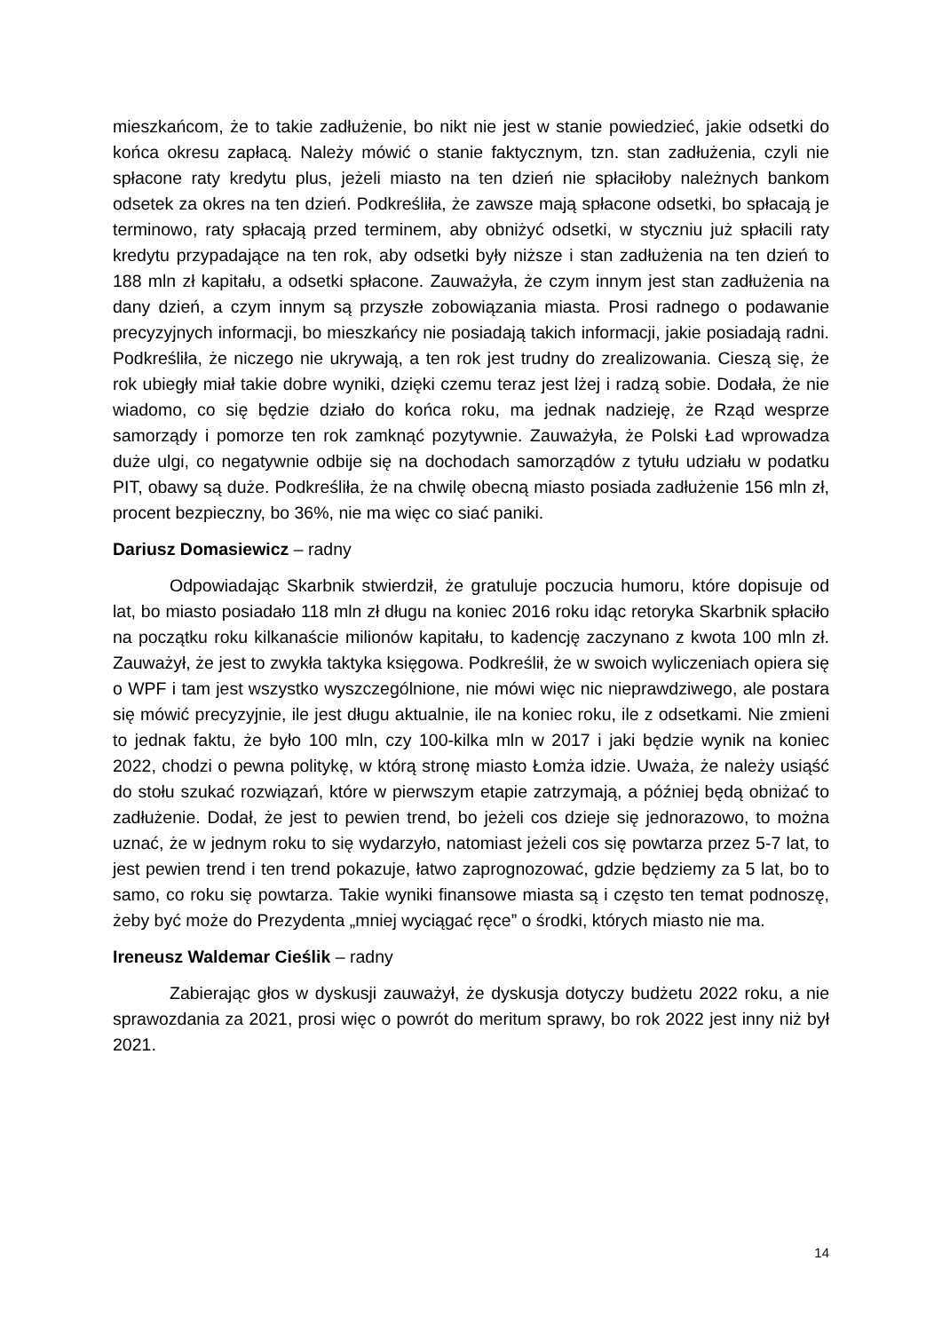mieszkańcom, że to takie zadłużenie, bo nikt nie jest w stanie powiedzieć, jakie odsetki do końca okresu zapłacą. Należy mówić o stanie faktycznym, tzn. stan zadłużenia, czyli nie spłacone raty kredytu plus, jeżeli miasto na ten dzień nie spłaciłoby należnych bankom odsetek za okres na ten dzień. Podkreśliła, że zawsze mają spłacone odsetki, bo spłacają je terminowo, raty spłacają przed terminem, aby obniżyć odsetki, w styczniu już spłacili raty kredytu przypadające na ten rok, aby odsetki były niższe i stan zadłużenia na ten dzień to 188 mln zł kapitału, a odsetki spłacone. Zauważyła, że czym innym jest stan zadłużenia na dany dzień, a czym innym są przyszłe zobowiązania miasta. Prosi radnego o podawanie precyzyjnych informacji, bo mieszkańcy nie posiadają takich informacji, jakie posiadają radni. Podkreśliła, że niczego nie ukrywają, a ten rok jest trudny do zrealizowania. Cieszą się, że rok ubiegły miał takie dobre wyniki, dzięki czemu teraz jest lżej i radzą sobie. Dodała, że nie wiadomo, co się będzie działo do końca roku, ma jednak nadzieję, że Rząd wesprze samorządy i pomorze ten rok zamknąć pozytywnie. Zauważyła, że Polski Ład wprowadza duże ulgi, co negatywnie odbije się na dochodach samorządów z tytułu udziału w podatku PIT, obawy są duże. Podkreśliła, że na chwilę obecną miasto posiada zadłużenie 156 mln zł, procent bezpieczny, bo 36%, nie ma więc co siać paniki.
Dariusz Domasiewicz – radny
Odpowiadając Skarbnik stwierdził, że gratuluje poczucia humoru, które dopisuje od lat, bo miasto posiadało 118 mln zł długu na koniec 2016 roku idąc retoryka Skarbnik spłaciło na początku roku kilkanaście milionów kapitału, to kadencję zaczynano z kwota 100 mln zł. Zauważył, że jest to zwykła taktyka księgowa. Podkreślił, że w swoich wyliczeniach opiera się o WPF i tam jest wszystko wyszczególnione, nie mówi więc nic nieprawdziwego, ale postara się mówić precyzyjnie, ile jest długu aktualnie, ile na koniec roku, ile z odsetkami. Nie zmieni to jednak faktu, że było 100 mln, czy 100-kilka mln w 2017 i jaki będzie wynik na koniec 2022, chodzi o pewna politykę, w którą stronę miasto Łomża idzie. Uważa, że należy usiąść do stołu szukać rozwiązań, które w pierwszym etapie zatrzymają, a później będą obniżać to zadłużenie. Dodał, że jest to pewien trend, bo jeżeli cos dzieje się jednorazowo, to można uznać, że w jednym roku to się wydarzyło, natomiast jeżeli cos się powtarza przez 5-7 lat, to jest pewien trend i ten trend pokazuje, łatwo zaprognozować, gdzie będziemy za 5 lat, bo to samo, co roku się powtarza. Takie wyniki finansowe miasta są i często ten temat podnoszę, żeby być może do Prezydenta „mniej wyciągać ręce” o środki, których miasto nie ma.
Ireneusz Waldemar Cieślik – radny
Zabierając głos w dyskusji zauważył, że dyskusja dotyczy budżetu 2022 roku, a nie sprawozdania za 2021, prosi więc o powrót do meritum sprawy, bo rok 2022 jest inny niż był 2021.
14